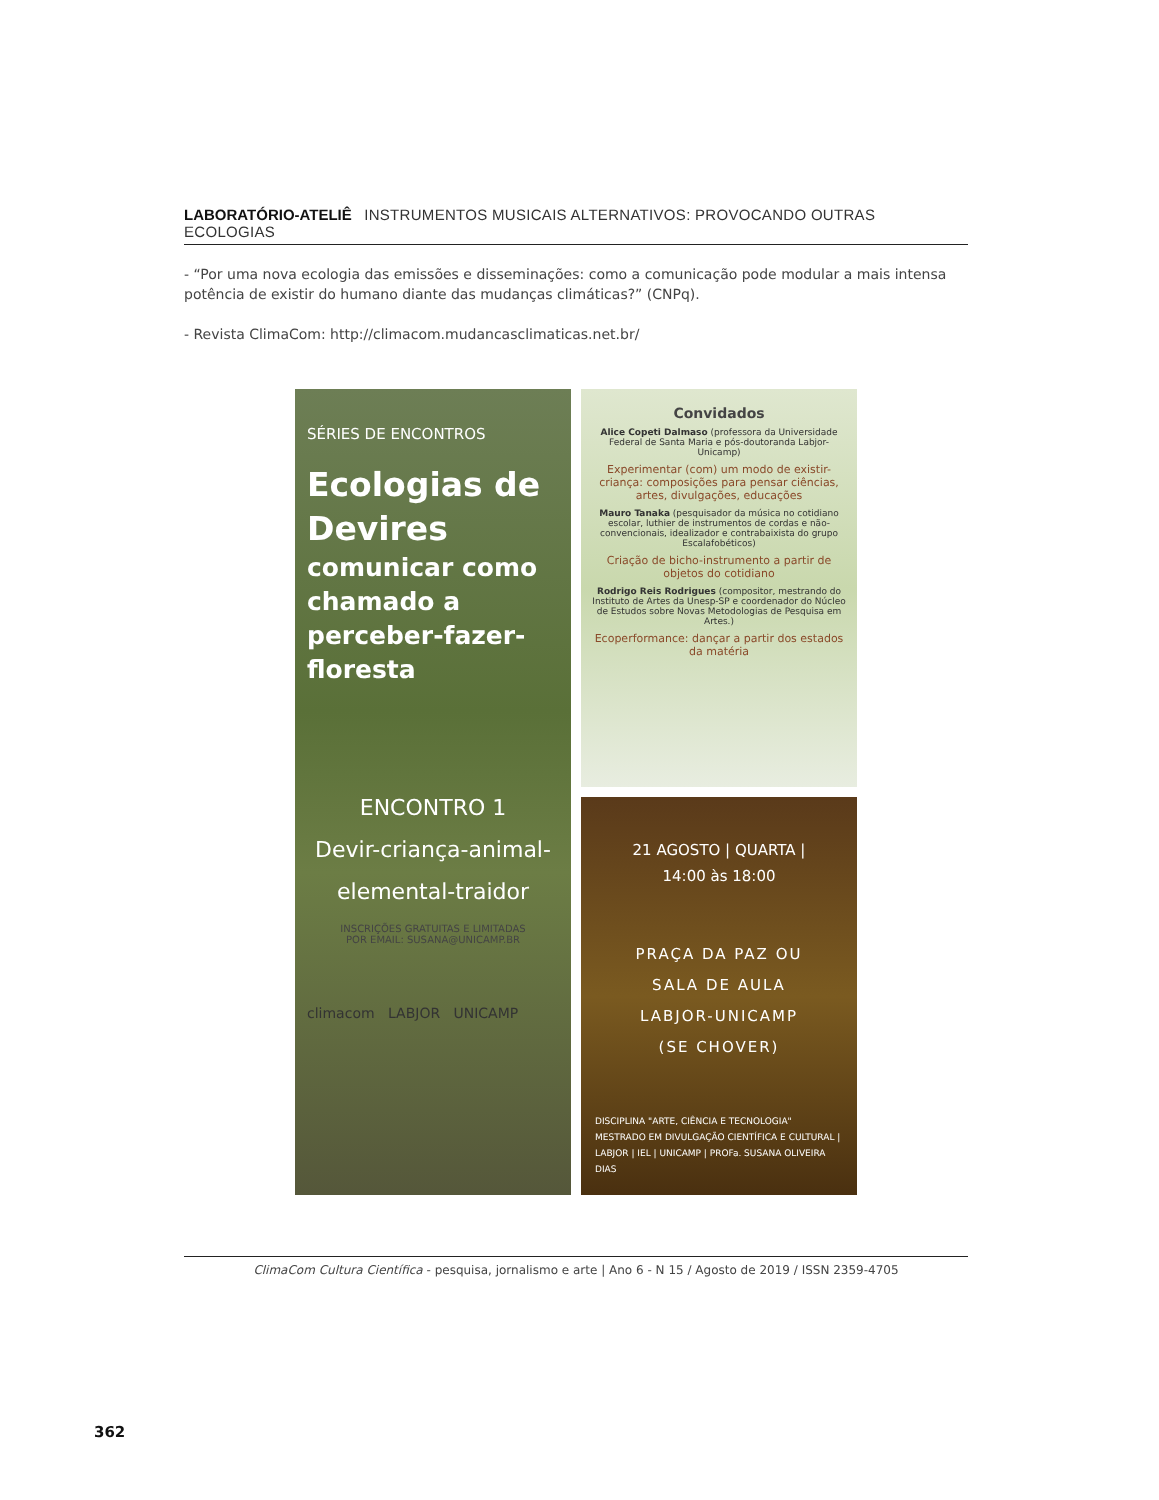LABORATÓRIO-ATELIÊ INSTRUMENTOS MUSICAIS ALTERNATIVOS: PROVOCANDO OUTRAS ECOLOGIAS
- “Por uma nova ecologia das emissões e disseminações: como a comunicação pode modular a mais intensa potência de existir do humano diante das mudanças climáticas?” (CNPq).
- Revista ClimaCom: http://climacom.mudancasclimaticas.net.br/
SÉRIES DE ENCONTROS
Ecologias de Devires
comunicar como chamado a perceber-fazer-floresta
ENCONTRO 1
Devir-criança-animal-elemental-traidor
INSCRIÇÕES GRATUITAS E LIMITADAS
POR EMAIL: SUSANA@UNICAMP.BR
climacom LABJOR UNICAMP
Convidados
Alice Copeti Dalmaso (professora da Universidade Federal de Santa Maria e pós-doutoranda Labjor-Unicamp)
Experimentar (com) um modo de existir-criança: composições para pensar ciências, artes, divulgações, educações
Mauro Tanaka (pesquisador da música no cotidiano escolar, luthier de instrumentos de cordas e não-convencionais, idealizador e contrabaixista do grupo Escalafobéticos)
Criação de bicho-instrumento a partir de objetos do cotidiano
Rodrigo Reis Rodrigues (compositor, mestrando do Instituto de Artes da Unesp-SP e coordenador do Núcleo de Estudos sobre Novas Metodologias de Pesquisa em Artes.)
Ecoperformance: dançar a partir dos estados da matéria
21 AGOSTO | QUARTA |
14:00 às 18:00
PRAÇA DA PAZ OU
SALA DE AULA
LABJOR-UNICAMP
(SE CHOVER)
DISCIPLINA "ARTE, CIÊNCIA E TECNOLOGIA" MESTRADO EM DIVULGAÇÃO CIENTÍFICA E CULTURAL | LABJOR | IEL | UNICAMP | PROFa. SUSANA OLIVEIRA DIAS
ClimaCom Cultura Científica - pesquisa, jornalismo e arte | Ano 6 - N 15 / Agosto de 2019 / ISSN 2359-4705
362